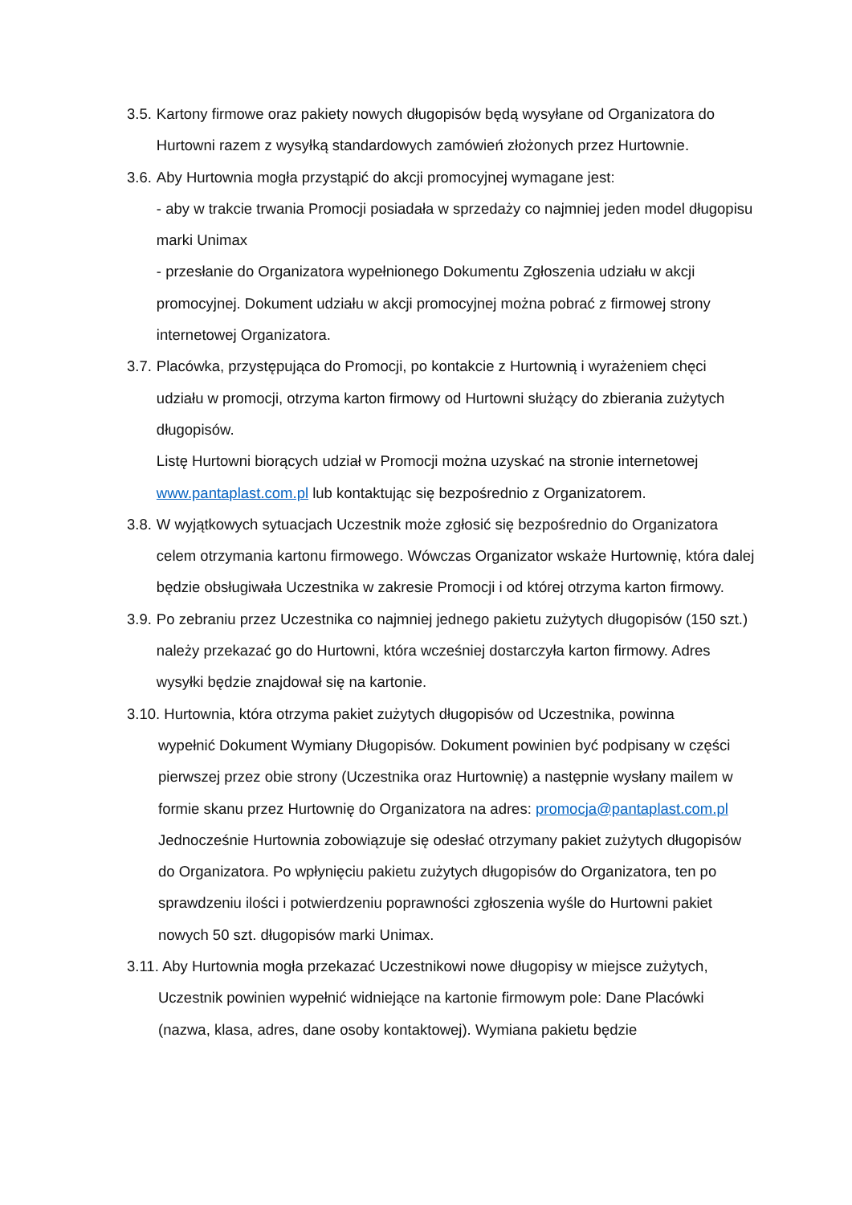3.5. Kartony firmowe oraz pakiety nowych długopisów będą wysyłane od Organizatora do Hurtowni razem z wysyłką standardowych zamówień złożonych przez Hurtownie.
3.6. Aby Hurtownia mogła przystąpić do akcji promocyjnej wymagane jest:
- aby w trakcie trwania Promocji posiadała w sprzedaży co najmniej jeden model długopisu marki Unimax
- przesłanie do Organizatora wypełnionego Dokumentu Zgłoszenia udziału w akcji promocyjnej. Dokument udziału w akcji promocyjnej można pobrać z firmowej strony internetowej Organizatora.
3.7. Placówka, przystępująca do Promocji, po kontakcie z Hurtownią i wyrażeniem chęci udziału w promocji, otrzyma karton firmowy od Hurtowni służący do zbierania zużytych długopisów.
Listę Hurtowni biorących udział w Promocji można uzyskać na stronie internetowej www.pantaplast.com.pl lub kontaktując się bezpośrednio z Organizatorem.
3.8. W wyjątkowych sytuacjach Uczestnik może zgłosić się bezpośrednio do Organizatora celem otrzymania kartonu firmowego. Wówczas Organizator wskaże Hurtownię, która dalej będzie obsługiwała Uczestnika w zakresie Promocji i od której otrzyma karton firmowy.
3.9. Po zebraniu przez Uczestnika co najmniej jednego pakietu zużytych długopisów (150 szt.) należy przekazać go do Hurtowni, która wcześniej dostarczyła karton firmowy. Adres wysyłki będzie znajdował się na kartonie.
3.10. Hurtownia, która otrzyma pakiet zużytych długopisów od Uczestnika, powinna
wypełnić Dokument Wymiany Długopisów. Dokument powinien być podpisany w części pierwszej przez obie strony (Uczestnika oraz Hurtownię) a następnie wysłany mailem w formie skanu przez Hurtownię do Organizatora na adres: promocja@pantaplast.com.pl
Jednocześnie Hurtownia zobowiązuje się odesłać otrzymany pakiet zużytych długopisów do Organizatora. Po wpłynięciu pakietu zużytych długopisów do Organizatora, ten po sprawdzeniu ilości i potwierdzeniu poprawności zgłoszenia wyśle do Hurtowni pakiet nowych 50 szt. długopisów marki Unimax.
3.11. Aby Hurtownia mogła przekazać Uczestnikowi nowe długopisy w miejsce zużytych,
Uczestnik powinien wypełnić widniejące na kartonie firmowym pole: Dane Placówki (nazwa, klasa, adres, dane osoby kontaktowej). Wymiana pakietu będzie